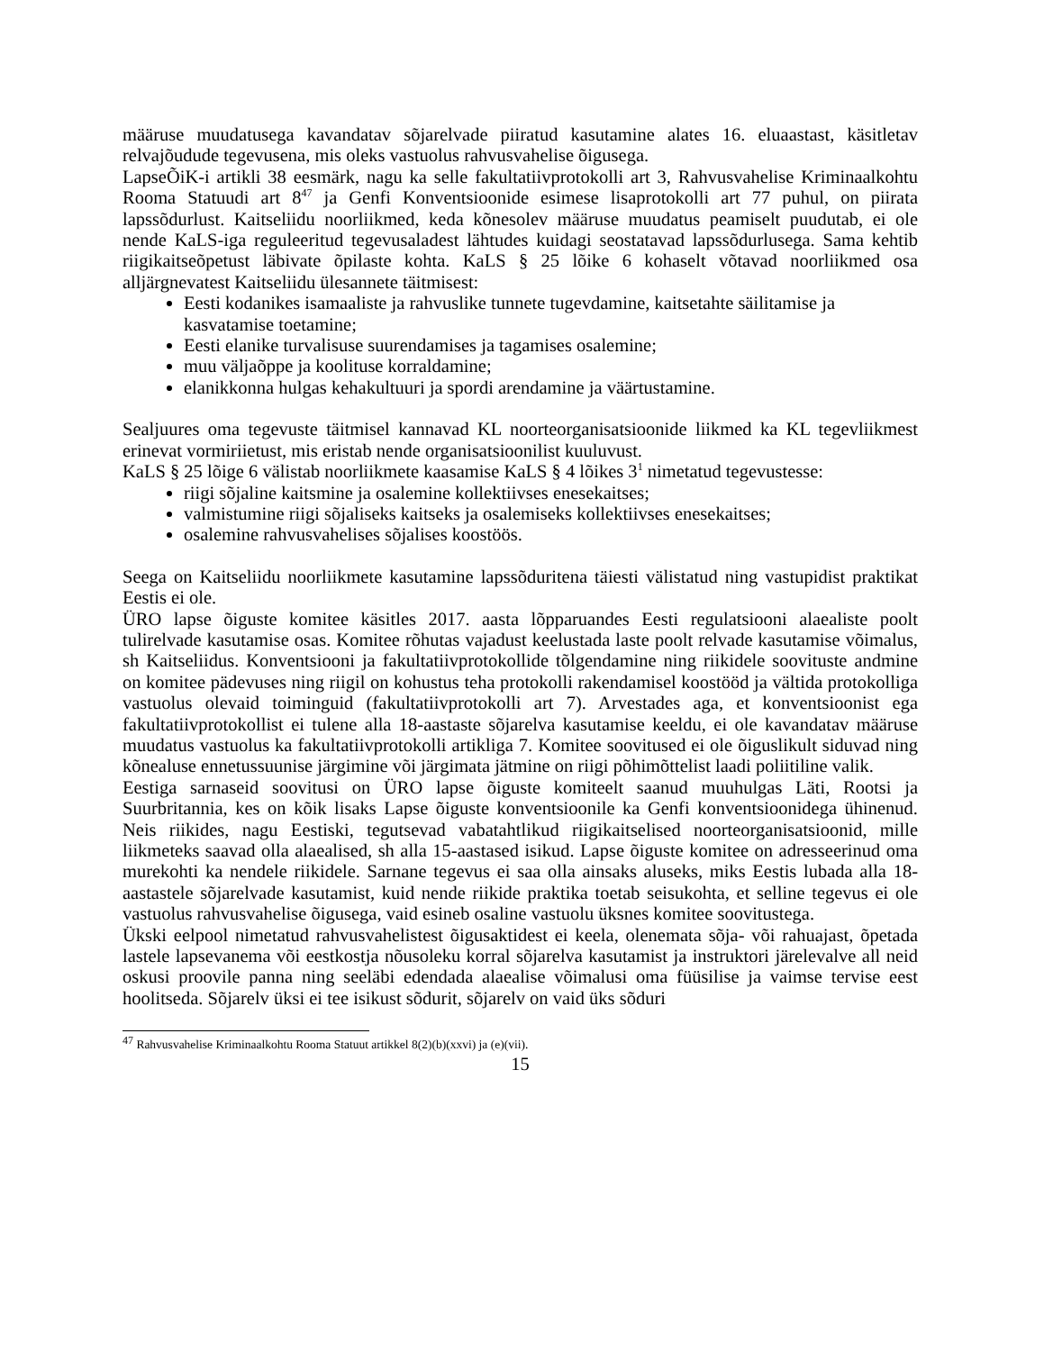määruse muudatusega kavandatav sõjarelvade piiratud kasutamine alates 16. eluaastast, käsitletav relvajõudude tegevusena, mis oleks vastuolus rahvusvahelise õigusega.
LapseÕiK-i artikli 38 eesmärk, nagu ka selle fakultatiivprotokolli art 3, Rahvusvahelise Kriminaalkohtu Rooma Statuudi art 8<sup>47</sup> ja Genfi Konventsioonide esimese lisaprotokolli art 77 puhul, on piirata lapssõdurlust. Kaitseliidu noorliikmed, keda kõnesolev määruse muudatus peamiselt puudutab, ei ole nende KaLS-iga reguleeritud tegevusaladest lähtudes kuidagi seostatavad lapssõdurlusega. Sama kehtib riigikaitseõpetust läbivate õpilaste kohta. KaLS § 25 lõike 6 kohaselt võtavad noorliikmed osa alljärgnevatest Kaitseliidu ülesannete täitmisest:
Eesti kodanikes isamaaliste ja rahvuslike tunnete tugevdamine, kaitsetahte säilitamise ja kasvatamise toetamine;
Eesti elanike turvalisuse suurendamises ja tagamises osalemine;
muu väljaõppe ja koolituse korraldamine;
elanikkonna hulgas kehakultuuri ja spordi arendamine ja väärtustamine.
Sealjuures oma tegevuste täitmisel kannavad KL noorteorganisatsioonide liikmed ka KL tegevliikmest erinevat vormiriietust, mis eristab nende organisatsioonilist kuuluvust.
KaLS § 25 lõige 6 välistab noorliikmete kaasamise KaLS § 4 lõikes 3<sup>1</sup> nimetatud tegevustesse:
riigi sõjaline kaitsmine ja osalemine kollektiivses enesekaitses;
valmistumine riigi sõjaliseks kaitseks ja osalemiseks kollektiivses enesekaitses;
osalemine rahvusvahelises sõjalises koostöös.
Seega on Kaitseliidu noorliikmete kasutamine lapssõduritena täiesti välistatud ning vastupidist praktikat Eestis ei ole.
ÜRO lapse õiguste komitee käsitles 2017. aasta lõpparuandes Eesti regulatsiooni alaealiste poolt tulirelvade kasutamise osas. Komitee rõhutas vajadust keelustada laste poolt relvade kasutamise võimalus, sh Kaitseliidus. Konventsiooni ja fakultatiivprotokollide tõlgendamine ning riikidele soovituste andmine on komitee pädevuses ning riigil on kohustus teha protokolli rakendamisel koostööd ja vältida protokolliga vastuolus olevaid toiminguid (fakultatiivprotokolli art 7). Arvestades aga, et konventsioonist ega fakultatiivprotokollist ei tulene alla 18-aastaste sõjarelva kasutamise keeldu, ei ole kavandatav määruse muudatus vastuolus ka fakultatiivprotokolli artikliga 7. Komitee soovitused ei ole õiguslikult siduvad ning kõnealuse ennetussuunise järgimine või järgimata jätmine on riigi põhimõttelist laadi poliitiline valik.
Eestiga sarnaseid soovitusi on ÜRO lapse õiguste komiteelt saanud muuhulgas Läti, Rootsi ja Suurbritannia, kes on kõik lisaks Lapse õiguste konventsioonile ka Genfi konventsioonidega ühinenud. Neis riikides, nagu Eestiski, tegutsevad vabatahtlikud riigikaitselised noorteorganisatsioonid, mille liikmeteks saavad olla alaealised, sh alla 15-aastased isikud. Lapse õiguste komitee on adresseerinud oma murekohti ka nendele riikidele. Sarnane tegevus ei saa olla ainsaks aluseks, miks Eestis lubada alla 18-aastastele sõjarelvade kasutamist, kuid nende riikide praktika toetab seisukohta, et selline tegevus ei ole vastuolus rahvusvahelise õigusega, vaid esineb osaline vastuolu üksnes komitee soovitustega.
Ükski eelpool nimetatud rahvusvahelistest õigusaktidest ei keela, olenemata sõja- või rahuajast, õpetada lastele lapsevanema või eestkostja nõusoleku korral sõjarelva kasutamist ja instruktori järelevalve all neid oskusi proovile panna ning seeläbi edendada alaealise võimalusi oma füüsilise ja vaimse tervise eest hoolitseda. Sõjarelv üksi ei tee isikust sõdurit, sõjarelv on vaid üks sõduri
<sup>47</sup> Rahvusvahelise Kriminaalkohtu Rooma Statuut artikkel 8(2)(b)(xxvi) ja (e)(vii).
15